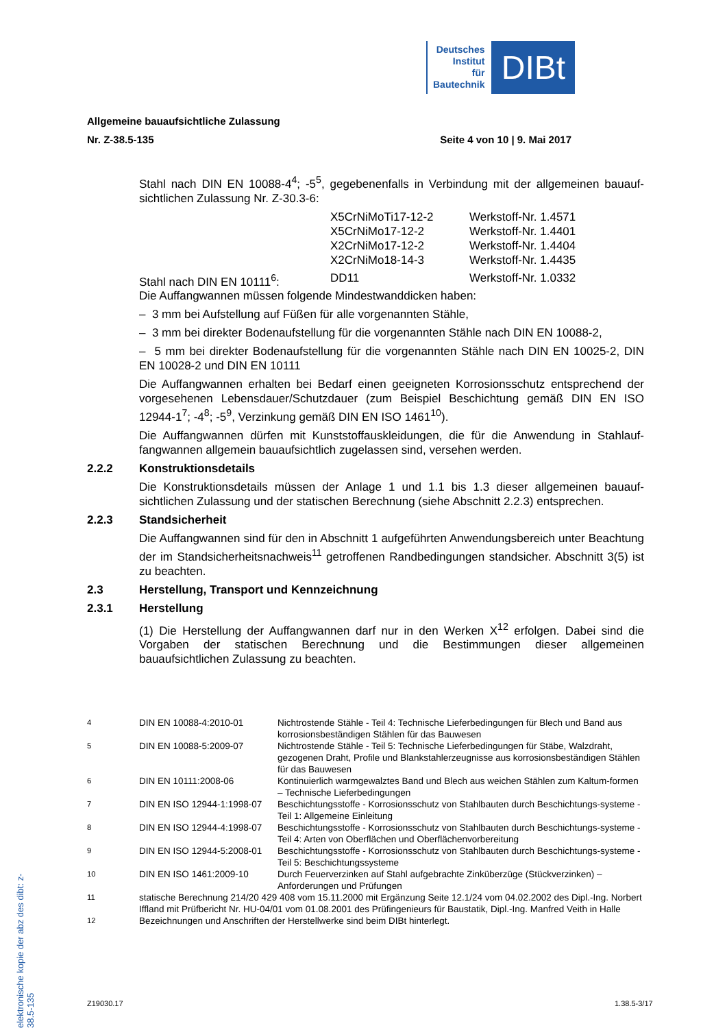Deutsches
Institut
für
Bautechnik
DIBt
Allgemeine bauaufsichtliche Zulassung
Nr. Z-38.5-135 Seite 4 von 10 | 9. Mai 2017
Stahl nach DIN EN 10088-4<sup>4</sup>; -5<sup>5</sup>, gegebenenfalls in Verbindung mit der allgemeinen bauauf-sichtlichen Zulassung Nr. Z-30.3-6:
| | X5CrNiMoTi17-12-2 | Werkstoff-Nr. 1.4571 |
| | X5CrNiMo17-12-2 | Werkstoff-Nr. 1.4401 |
| | X2CrNiMo17-12-2 | Werkstoff-Nr. 1.4404 |
| | X2CrNiMo18-14-3 | Werkstoff-Nr. 1.4435 |
| Stahl nach DIN EN 10111<sup>6</sup>: | DD11 | Werkstoff-Nr. 1.0332 |
Die Auffangwannen müssen folgende Mindestwanddicken haben:
– 3 mm bei Aufstellung auf Füßen für alle vorgenannten Stähle,
– 3 mm bei direkter Bodenaufstellung für die vorgenannten Stähle nach DIN EN 10088-2,
– 5 mm bei direkter Bodenaufstellung für die vorgenannten Stähle nach DIN EN 10025-2, DIN EN 10028-2 und DIN EN 10111
Die Auffangwannen erhalten bei Bedarf einen geeigneten Korrosionsschutz entsprechend der vorgesehenen Lebensdauer/Schutzdauer (zum Beispiel Beschichtung gemäß DIN EN ISO 12944-1<sup>7</sup>; -4<sup>8</sup>; -5<sup>9</sup>, Verzinkung gemäß DIN EN ISO 1461<sup>10</sup>).
Die Auffangwannen dürfen mit Kunststoffauskleidungen, die für die Anwendung in Stahlauf-fangwannen allgemein bauaufsichtlich zugelassen sind, versehen werden.
2.2.2 Konstruktionsdetails
Die Konstruktionsdetails müssen der Anlage 1 und 1.1 bis 1.3 dieser allgemeinen bauauf-sichtlichen Zulassung und der statischen Berechnung (siehe Abschnitt 2.2.3) entsprechen.
2.2.3 Standsicherheit
Die Auffangwannen sind für den in Abschnitt 1 aufgeführten Anwendungsbereich unter Beachtung der im Standsicherheitsnachweis<sup>11</sup> getroffenen Randbedingungen standsicher. Abschnitt 3(5) ist zu beachten.
2.3 Herstellung, Transport und Kennzeichnung
2.3.1 Herstellung
(1) Die Herstellung der Auffangwannen darf nur in den Werken X<sup>12</sup> erfolgen. Dabei sind die Vorgaben der statischen Berechnung und die Bestimmungen dieser allgemeinen bauaufsichtlichen Zulassung zu beachten.
| <sup>4</sup> | DIN EN 10088-4:2010-01 | Nichtrostende Stähle - Teil 4: Technische Lieferbedingungen für Blech und Band aus korrosionsbeständigen Stählen für das Bauwesen |
| <sup>5</sup> | DIN EN 10088-5:2009-07 | Nichtrostende Stähle - Teil 5: Technische Lieferbedingungen für Stäbe, Walzdraht, gezogenen Draht, Profile und Blankstahlerzeugnisse aus korrosionsbeständigen Stählen für das Bauwesen |
| <sup>6</sup> | DIN EN 10111:2008-06 | Kontinuierlich warmgewalztes Band und Blech aus weichen Stählen zum Kaltum-formen – Technische Lieferbedingungen |
| <sup>7</sup> | DIN EN ISO 12944-1:1998-07 | Beschichtungsstoffe - Korrosionsschutz von Stahlbauten durch Beschichtungs-systeme - Teil 1: Allgemeine Einleitung |
| <sup>8</sup> | DIN EN ISO 12944-4:1998-07 | Beschichtungsstoffe - Korrosionsschutz von Stahlbauten durch Beschichtungs-systeme - Teil 4: Arten von Oberflächen und Oberflächenvorbereitung |
| <sup>9</sup> | DIN EN ISO 12944-5:2008-01 | Beschichtungsstoffe - Korrosionsschutz von Stahlbauten durch Beschichtungs-systeme - Teil 5: Beschichtungssysteme |
| <sup>10</sup> | DIN EN ISO 1461:2009-10 | Durch Feuerverzinken auf Stahl aufgebrachte Zinküberzüge (Stückverzinken) – Anforderungen und Prüfungen |
| <sup>11</sup> | statische Berechnung 214/20 429 408 vom 15.11.2000 mit Ergänzung Seite 12.1/24 vom 04.02.2002 des Dipl.-Ing. Norbert Iffland mit Prüfbericht Nr. HU-04/01 vom 01.08.2001 des Prüfingenieurs für Baustatik, Dipl.-Ing. Manfred Veith in Halle | |
| <sup>12</sup> | Bezeichnungen und Anschriften der Herstellwerke sind beim DIBt hinterlegt. | |
elektronische kopie der abz des dibt: z-38.5-135
Z19030.17 1.38.5-3/17